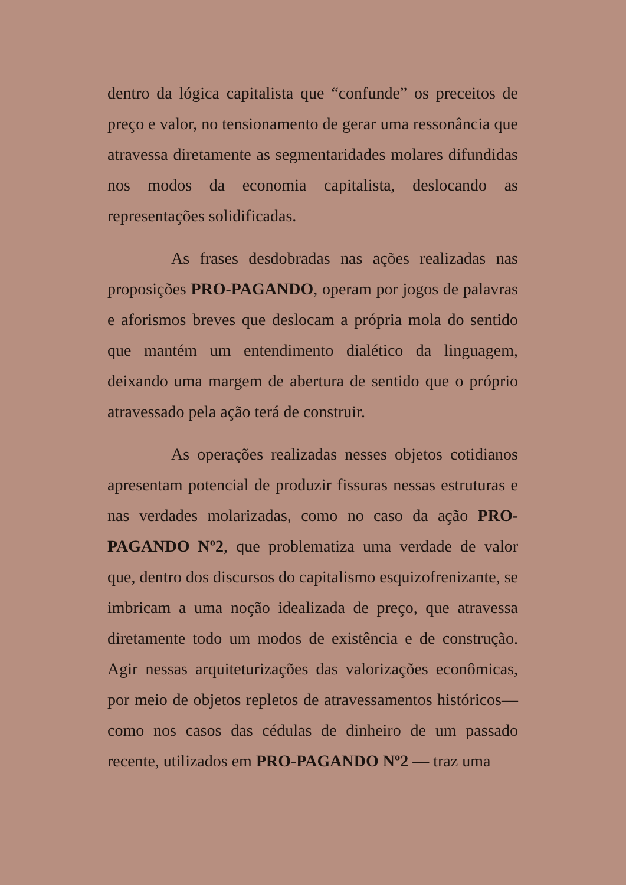dentro da lógica capitalista que “confunde” os preceitos de preço e valor, no tensionamento de gerar uma ressonância que atravessa diretamente as segmentaridades molares difundidas nos modos da economia capitalista, deslocando as representações solidificadas.
As frases desdobradas nas ações realizadas nas proposições PRO-PAGANDO, operam por jogos de palavras e aforismos breves que deslocam a própria mola do sentido que mantém um entendimento dialético da linguagem, deixando uma margem de abertura de sentido que o próprio atravessado pela ação terá de construir.
As operações realizadas nesses objetos cotidianos apresentam potencial de produzir fissuras nessas estruturas e nas verdades molarizadas, como no caso da ação PRO-PAGANDO Nº2, que problematiza uma verdade de valor que, dentro dos discursos do capitalismo esquizofrenizante, se imbricam a uma noção idealizada de preço, que atravessa diretamente todo um modos de existência e de construção. Agir nessas arquiteturizações das valorizações econômicas, por meio de objetos repletos de atravessamentos históricos— como nos casos das cédulas de dinheiro de um passado recente, utilizados em PRO-PAGANDO Nº2 — traz uma